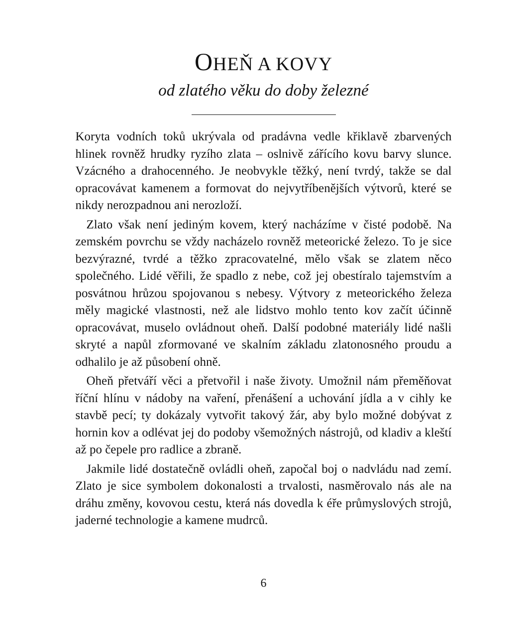OHEŇ A KOVY
od zlatého věku do doby železné
Koryta vodních toků ukrývala od pradávna vedle křiklavě zbarvených hlinek rovněž hrudky ryzího zlata – oslnivě zářícího kovu barvy slunce. Vzácného a drahocenného. Je neobvykle těžký, není tvrdý, takže se dal opracovávat kamenem a formovat do nejvytříbenějších výtvorů, které se nikdy nerozpadnou ani nerozloží.
Zlato však není jediným kovem, který nacházíme v čisté podobě. Na zemském povrchu se vždy nacházelo rovněž meteorické železo. To je sice bezvýrazné, tvrdé a těžko zpracovatelné, mělo však se zlatem něco společného. Lidé věřili, že spadlo z nebe, což jej obestíralo tajemstvím a posvátnou hrůzou spojovanou s nebesy. Výtvory z meteorického železa měly magické vlastnosti, než ale lidstvo mohlo tento kov začít účinně opracovávat, muselo ovládnout oheň. Další podobné materiály lidé našli skryté a napůl zformované ve skalním základu zlatonosného proudu a odhalilo je až působení ohně.
Oheň přetváří věci a přetvořil i naše životy. Umožnil nám přeměňovat říční hlínu v nádoby na vaření, přenášení a uchování jídla a v cihly ke stavbě pecí; ty dokázaly vytvořit takový žár, aby bylo možné dobývat z hornin kov a odlévat jej do podoby všemožných nástrojů, od kladiv a kleští až po čepele pro radlice a zbraně.
Jakmile lidé dostatečně ovládli oheň, započal boj o nadvládu nad zemí. Zlato je sice symbolem dokonalosti a trvalosti, nasměrovalo nás ale na dráhu změny, kovovou cestu, která nás dovedla k éře průmyslových strojů, jaderné technologie a kamene mudrců.
6